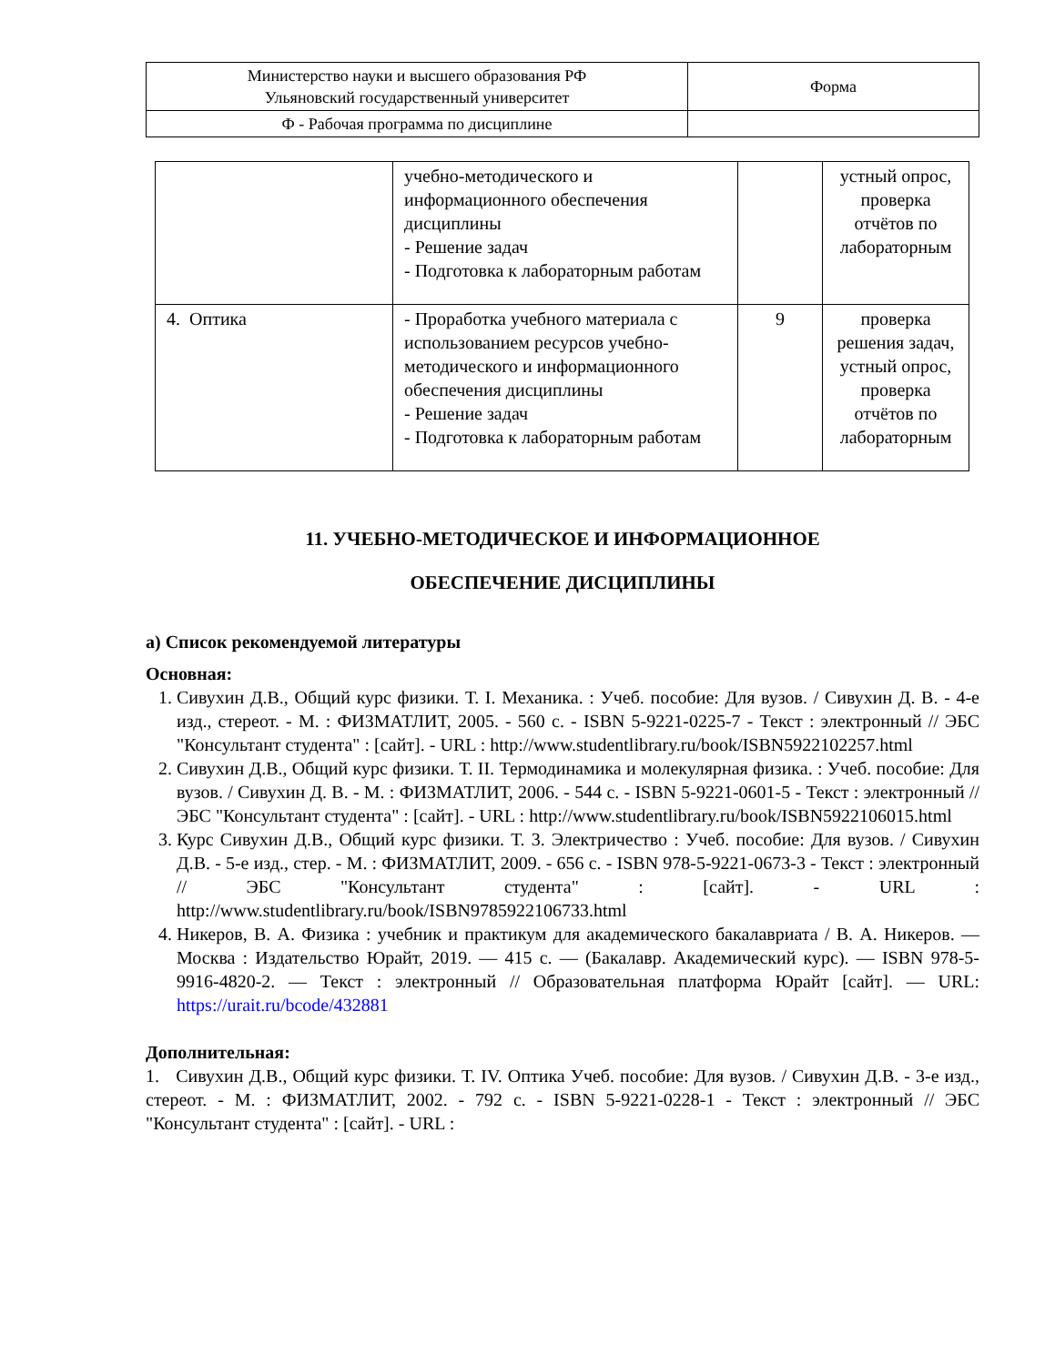| Министерство науки и высшего образования РФ Ульяновский государственный университет | Форма |
| Ф - Рабочая программа по дисциплине | |
| | учебно-методического и информационного обеспечения дисциплины - Решение задач - Подготовка к лабораторным работам | | устный опрос, проверка отчётов по лабораторным |
| 4. Оптика | - Проработка учебного материала с использованием ресурсов учебно-методического и информационного обеспечения дисциплины - Решение задач - Подготовка к лабораторным работам | 9 | проверка решения задач, устный опрос, проверка отчётов по лабораторным |
11. УЧЕБНО-МЕТОДИЧЕСКОЕ И ИНФОРМАЦИОННОЕ
ОБЕСПЕЧЕНИЕ ДИСЦИПЛИНЫ
а) Список рекомендуемой литературы
Основная:
1. Сивухин Д.В., Общий курс физики. Т. I. Механика. : Учеб. пособие: Для вузов. / Сивухин Д. В. - 4-е изд., стереот. - М. : ФИЗМАТЛИТ, 2005. - 560 с. - ISBN 5-9221-0225-7 - Текст : электронный // ЭБС "Консультант студента" : [сайт]. - URL : http://www.studentlibrary.ru/book/ISBN5922102257.html
2. Сивухин Д.В., Общий курс физики. Т. II. Термодинамика и молекулярная физика. : Учеб. пособие: Для вузов. / Сивухин Д. В. - М. : ФИЗМАТЛИТ, 2006. - 544 с. - ISBN 5-9221-0601-5 - Текст : электронный // ЭБС "Консультант студента" : [сайт]. - URL : http://www.studentlibrary.ru/book/ISBN5922106015.html
3. Курс Сивухин Д.В., Общий курс физики. Т. 3. Электричество : Учеб. пособие: Для вузов. / Сивухин Д.В. - 5-е изд., стер. - М. : ФИЗМАТЛИТ, 2009. - 656 с. - ISBN 978-5-9221-0673-3 - Текст : электронный // ЭБС "Консультант студента" : [сайт]. - URL : http://www.studentlibrary.ru/book/ISBN9785922106733.html
4. Никеров, В. А. Физика : учебник и практикум для академического бакалавриата / В. А. Никеров. — Москва : Издательство Юрайт, 2019. — 415 с. — (Бакалавр. Академический курс). — ISBN 978-5-9916-4820-2. — Текст : электронный // Образовательная платформа Юрайт [сайт]. — URL: https://urait.ru/bcode/432881
Дополнительная:
1. Сивухин Д.В., Общий курс физики. Т. IV. Оптика Учеб. пособие: Для вузов. / Сивухин Д.В. - 3-е изд., стереот. - М. : ФИЗМАТЛИТ, 2002. - 792 с. - ISBN 5-9221-0228-1 - Текст : электронный // ЭБС "Консультант студента" : [сайт]. - URL :